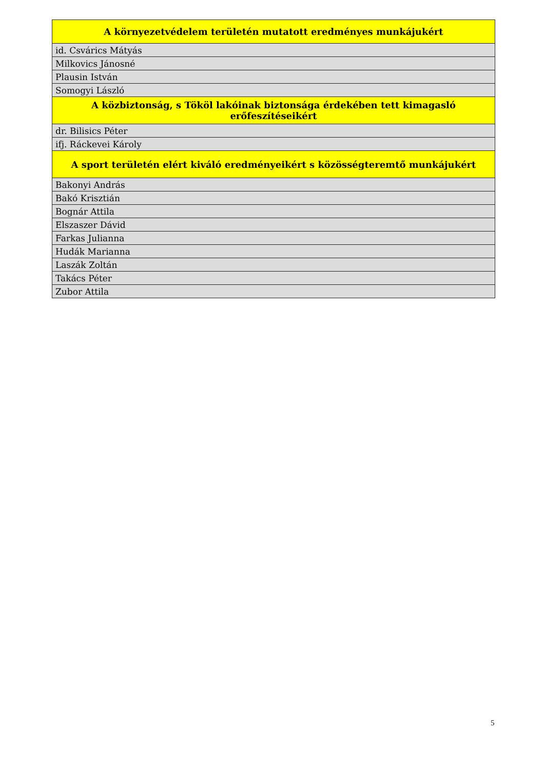| A környezetvédelem területén mutatott eredményes munkájukért |
| --- |
| id. Csvárics Mátyás |
| Milkovics Jánosné |
| Plausin István |
| Somogyi László |
| A közbiztonság, s Tököl lakóinak biztonsága érdekében tett kimagasló erőfeszítéseikért |
| dr. Bilisics Péter |
| ifj. Ráckevei Károly |
| A sport területén elért kiváló eredményeikért s közösségteremtő munkájukért |
| Bakonyi András |
| Bakó Krisztián |
| Bognár Attila |
| Elszaszer Dávid |
| Farkas Julianna |
| Hudák Marianna |
| Laszák Zoltán |
| Takács Péter |
| Zubor Attila |
5